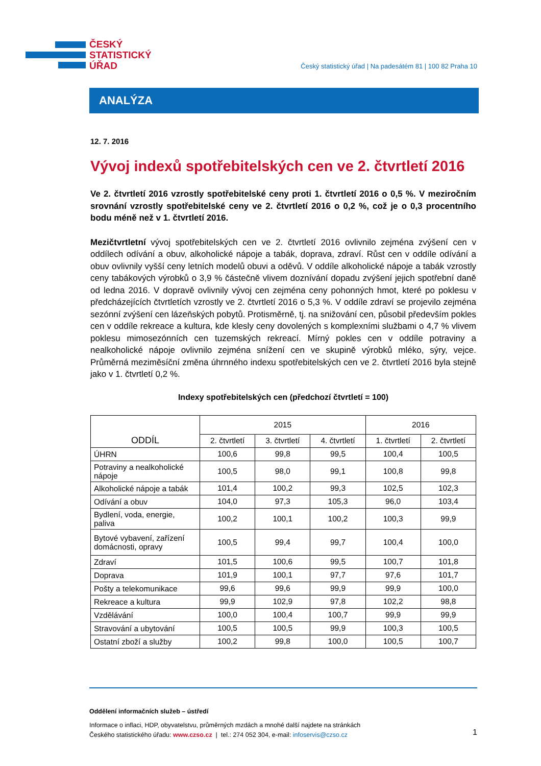ČESKÝ
STATISTICKÝ
ÚŘAD
Český statistický úřad | Na padesátém 81 | 100 82 Praha 10
ANALÝZA
12. 7. 2016
Vývoj indexů spotřebitelských cen ve 2. čtvrtletí 2016
Ve 2. čtvrtletí 2016 vzrostly spotřebitelské ceny proti 1. čtvrtletí 2016 o 0,5 %. V meziročním srovnání vzrostly spotřebitelské ceny ve 2. čtvrtletí 2016 o 0,2 %, což je o 0,3 procentního bodu méně než v 1. čtvrtletí 2016.
Mezičtvrtletní vývoj spotřebitelských cen ve 2. čtvrtletí 2016 ovlivnilo zejména zvýšení cen v oddílech odívání a obuv, alkoholické nápoje a tabák, doprava, zdraví. Růst cen v oddíle odívání a obuv ovlivnily vyšší ceny letních modelů obuvi a oděvů. V oddíle alkoholické nápoje a tabák vzrostly ceny tabákových výrobků o 3,9 % částečně vlivem doznívání dopadu zvýšení jejich spotřební daně od ledna 2016. V dopravě ovlivnily vývoj cen zejména ceny pohonných hmot, které po poklesu v předcházejících čtvrtletích vzrostly ve 2. čtvrtletí 2016 o 5,3 %. V oddíle zdraví se projevilo zejména sezónní zvýšení cen lázeňských pobytů. Protisměrně, tj. na snižování cen, působil především pokles cen v oddíle rekreace a kultura, kde klesly ceny dovolených s komplexními službami o 4,7 % vlivem poklesu mimosezónních cen tuzemských rekreací. Mírný pokles cen v oddíle potraviny a nealkoholické nápoje ovlivnilo zejména snížení cen ve skupině výrobků mléko, sýry, vejce. Průměrná meziměsíční změna úhrnného indexu spotřebitelských cen ve 2. čtvrtletí 2016 byla stejně jako v 1. čtvrtletí 0,2 %.
Indexy spotřebitelských cen (předchozí čtvrtletí = 100)
| ODDÍL | 2015 | | | 2016 | |
| --- | --- | --- | --- | --- | --- |
| | 2. čtvrtletí | 3. čtvrtletí | 4. čtvrtletí | 1. čtvrtletí | 2. čtvrtletí |
| ÚHRN | 100,6 | 99,8 | 99,5 | 100,4 | 100,5 |
| Potraviny a nealkoholické nápoje | 100,5 | 98,0 | 99,1 | 100,8 | 99,8 |
| Alkoholické nápoje a tabák | 101,4 | 100,2 | 99,3 | 102,5 | 102,3 |
| Odívání a obuv | 104,0 | 97,3 | 105,3 | 96,0 | 103,4 |
| Bydlení, voda, energie, paliva | 100,2 | 100,1 | 100,2 | 100,3 | 99,9 |
| Bytové vybavení, zařízení domácnosti, opravy | 100,5 | 99,4 | 99,7 | 100,4 | 100,0 |
| Zdraví | 101,5 | 100,6 | 99,5 | 100,7 | 101,8 |
| Doprava | 101,9 | 100,1 | 97,7 | 97,6 | 101,7 |
| Pošty a telekomunikace | 99,6 | 99,6 | 99,9 | 99,9 | 100,0 |
| Rekreace a kultura | 99,9 | 102,9 | 97,8 | 102,2 | 98,8 |
| Vzdělávání | 100,0 | 100,4 | 100,7 | 99,9 | 99,9 |
| Stravování a ubytování | 100,5 | 100,5 | 99,9 | 100,3 | 100,5 |
| Ostatní zboží a služby | 100,2 | 99,8 | 100,0 | 100,5 | 100,7 |
Oddělení informačních služeb – ústředí
Informace o inflaci, HDP, obyvatelstvu, průměrných mzdách a mnohé další najdete na stránkách
Českého statistického úřadu: www.czso.cz | tel.: 274 052 304, e-mail: infoservis@czso.cz
1